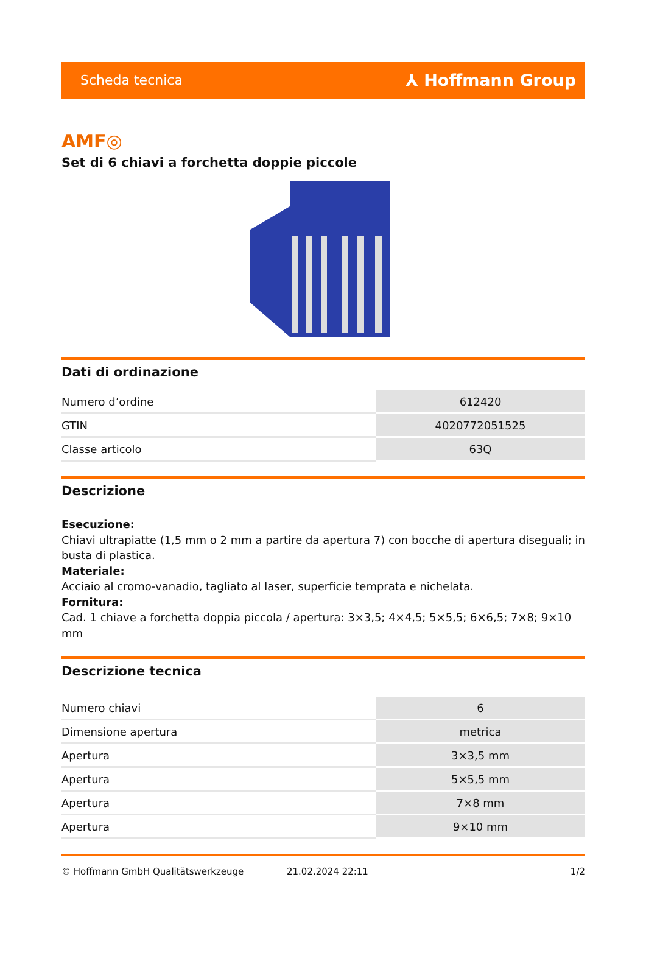Scheda tecnica ⅄ Hoffmann Group
AMF◎
Set di 6 chiavi a forchetta doppie piccole
Dati di ordinazione
| Numero d’ordine | 612420 |
| GTIN | 4020772051525 |
| Classe articolo | 63Q |
Descrizione
Esecuzione:
Chiavi ultrapiatte (1,5 mm o 2 mm a partire da apertura 7) con bocche di apertura diseguali; in busta di plastica.
Materiale:
Acciaio al cromo-vanadio, tagliato al laser, superficie temprata e nichelata.
Fornitura:
Cad. 1 chiave a forchetta doppia piccola / apertura: 3×3,5; 4×4,5; 5×5,5; 6×6,5; 7×8; 9×10 mm
Descrizione tecnica
| Numero chiavi | 6 |
| Dimensione apertura | metrica |
| Apertura | 3×3,5 mm |
| Apertura | 5×5,5 mm |
| Apertura | 7×8 mm |
| Apertura | 9×10 mm |
© Hoffmann GmbH Qualitätswerkzeuge 21.02.2024 22:11 1/2